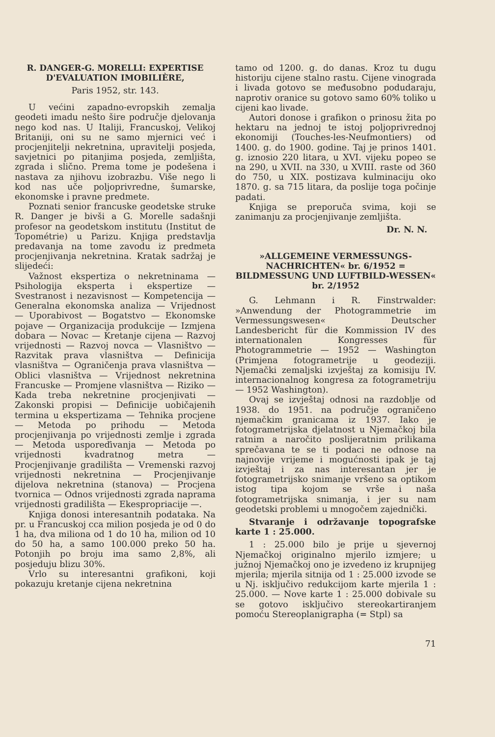R. DANGER-G. MORELLI: EXPERTISE D'EVALUATION IMOBILIÈRE,
Paris 1952, str. 143.
U većini zapadno-evropskih zemalja geodeti imadu nešto šire područje djelovanja nego kod nas. U Italiji, Francuskoj, Velikoj Britaniji, oni su ne samo mjernici već i procjenjitelji nekretnina, upravitelji posjeda, savjetnici po pitanjima posjeda, zemljišta, zgrada i slično. Prema tome je podešena i nastava za njihovu izobrazbu. Više nego li kod nas uče poljoprivredne, šumarske, ekonomske i pravne predmete.
Poznati senior francuske geodetske struke R. Danger je bivši a G. Morelle sadašnji profesor na geodetskom institutu (Institut de Topométrie) u Parizu. Knjiga predstavlja predavanja na tome zavodu iz predmeta procjenjivanja nekretnina. Kratak sadržaj je slijedeći:
Važnost ekspertiza o nekretninama — Psihologija eksperta i ekspertize — Svestranost i nezavisnost — Kompetencija — Generalna ekonomska analiza — Vrijednost — Uporabivost — Bogatstvo — Ekonomske pojave — Organizacija produkcije — Izmjena dobara — Novac — Kretanje cijena — Razvoj vrijednosti — Razvoj novca — Vlasništvo — Razvitak prava vlasništva — Definicija vlasništva — Ograničenja prava vlasništva — Oblici vlasništva — Vrijednost nekretnina Francuske — Promjene vlasništva — Riziko — Kada treba nekretnine procjenjivati — Zakonski propisi — Definicije uobičajenih termina u ekspertizama — Tehnika procjene — Metoda po prihodu — Metoda procjenjivanja po vrijednosti zemlje i zgrada — Metoda usporeďivanja — Metoda po vrijednosti kvadratnog metra — Procjenjivanje gradilišta — Vremenski razvoj vrijednosti nekretnina — Procjenjivanje dijelova nekretnina (stanova) — Procjena tvornica — Odnos vrijednosti zgrada naprama vrijednosti gradilišta — Ekespropriacije —.
Knjiga donosi interesantnih podataka. Na pr. u Francuskoj cca milion posjeda je od 0 do 1 ha, dva miliona od 1 do 10 ha, milion od 10 do 50 ha, a samo 100.000 preko 50 ha. Potonjih po broju ima samo 2,8%, ali posjeduju blizu 30%.
Vrlo su interesantni grafikoni, koji pokazuju kretanje cijena nekretnina
tamo od 1200. g. do danas. Kroz tu dugu historiju cijene stalno rastu. Cijene vinograda i livada gotovo se međusobno podudaraju, naprotiv oranice su gotovo samo 60% toliko u cijeni kao livade.
Autori donose i grafikon o prinosu žita po hektaru na jednoj te istoj poljoprivrednoj ekonomiji (Touches-les-Neufmontiers) od 1400. g. do 1900. godine. Taj je prinos 1401. g. iznosio 220 litara, u XVI. vijeku popeo se na 290, u XVII. na 330, u XVIII. raste od 360 do 750, u XIX. postizava kulminaciju oko 1870. g. sa 715 litara, da poslije toga počinje padati.
Knjiga se preporuča svima, koji se zanimanju za procjenjivanje zemljišta.
Dr. N. N.
»ALLGEMEINE VERMESSUNGS-NACHRICHTEN« br. 6/1952 = BILDMESSUNG UND LUFTBILD-WESSEN« br. 2/1952
G. Lehmann i R. Finstrwalder: »Anwendung der Photogrammetrie im Vermessungswesen« Deutscher Landesbericht für die Kommission IV des internationalen Kongresses für Photogrammetrie — 1952 — Washington (Primjena fotogrametrije u geodeziji. Njemački zemaljski izvještaj za komisiju IV. internacionalnog kongresa za fotogrametriju — 1952 Washington).
Ovaj se izvještaj odnosi na razdoblje od 1938. do 1951. na područje ograničeno njemačkim granicama iz 1937. Iako je fotogrametrijska djelatnost u Njemačkoj bila ratnim a naročito poslijeratnim prilikama sprečavana te se ti podaci ne odnose na najnovije vrijeme i mogućnosti ipak je taj izvještaj i za nas interesantan jer je fotogrametrijsko snimanje vršeno sa optikom istog tipa kojom se vrše i naša fotogrametrijska snimanja, i jer su nam geodetski problemi u mnogočem zajednički.
Stvaranje i održavanje topografske karte 1 : 25.000.
1 : 25.000 bilo je prije u sjevernoj Njemačkoj originalno mjerilo izmjere; u južnoj Njemačkoj ono je izvedeno iz krupnijeg mjerila; mjerila sitnija od 1 : 25.000 izvode se u Nj. isključivo redukcijom karte mjerila 1 : 25.000. — Nove karte 1 : 25.000 dobivale su se gotovo isključivo stereokartiranjem pomoću Stereoplanigrapha (= Stpl) sa
71